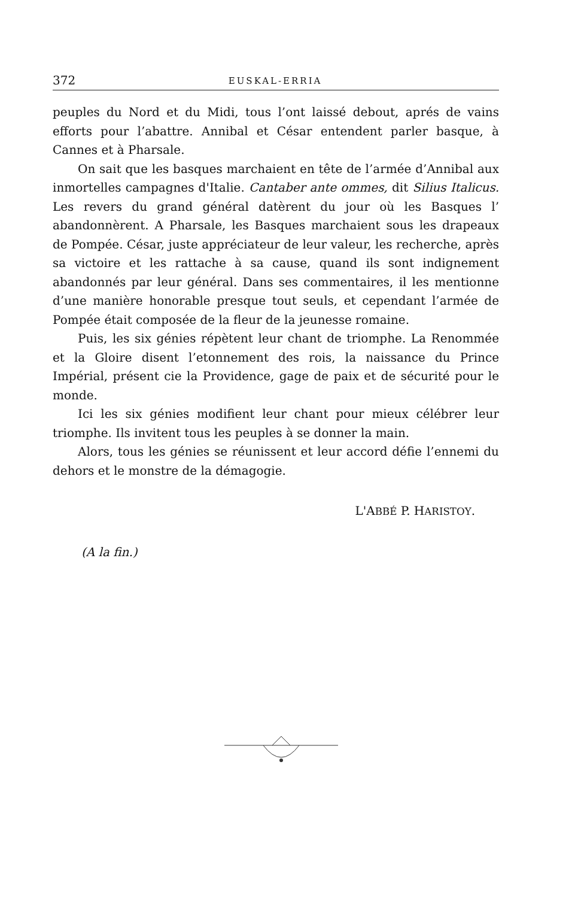372 EUSKAL-ERRIA
peuples du Nord et du Midi, tous l’ont laissé debout, aprés de vains efforts pour l’abattre. Annibal et César entendent parler basque, à Cannes et à Pharsale.
On sait que les basques marchaient en tête de l’armée d’Annibal aux inmortelles campagnes d'Italie. Cantaber ante ommes, dit Silius Italicus. Les revers du grand général datèrent du jour où les Basques l’ abandonnèrent. A Pharsale, les Basques marchaient sous les drapeaux de Pompée. César, juste appréciateur de leur valeur, les recherche, après sa victoire et les rattache à sa cause, quand ils sont indignement abandonnés par leur général. Dans ses commentaires, il les mentionne d’une manière honorable presque tout seuls, et cependant l’armée de Pompée était composée de la fleur de la jeunesse romaine.
Puis, les six génies répètent leur chant de triomphe. La Renommée et la Gloire disent l’etonnement des rois, la naissance du Prince Impérial, présent cie la Providence, gage de paix et de sécurité pour le monde.
Ici les six génies modifient leur chant pour mieux célébrer leur triomphe. Ils invitent tous les peuples à se donner la main.
Alors, tous les génies se réunissent et leur accord défie l’ennemi du dehors et le monstre de la démagogie.
L'ABBÉ P. HARISTOY.
(A la fin.)